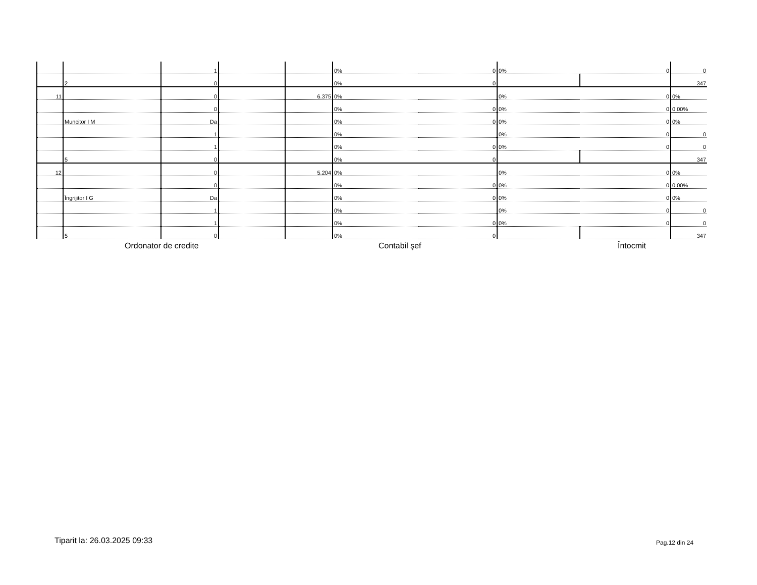| | | 1 | | | 0% | 0 | 0% | 0 | 0 |
| | 2 | 0 | | | 0% | 0 | | | 347 |
| 11 | | 0 | | 6.375 | 0% | | 0% | 0 | 0% |
| | | 0 | | | 0% | 0 | 0% | 0 | 0,00% |
| | Muncitor I M | Da | | | 0% | 0 | 0% | 0 | 0% |
| | | 1 | | | 0% | | 0% | 0 | 0 |
| | | 1 | | | 0% | 0 | 0% | 0 | 0 |
| | 5 | 0 | | | 0% | 0 | | | 347 |
| 12 | | 0 | | 5.204 | 0% | | 0% | 0 | 0% |
| | | 0 | | | 0% | 0 | 0% | 0 | 0,00% |
| | Îngrijitor I G | Da | | | 0% | 0 | 0% | 0 | 0% |
| | | 1 | | | 0% | | 0% | 0 | 0 |
| | | 1 | | | 0% | 0 | 0% | 0 | 0 |
| | 5 | 0 | | | 0% | 0 | | | 347 |
Ordonator de credite Contabil şef Întocmit
Tiparit la: 26.03.2025 09:33 Pag.12 din 24